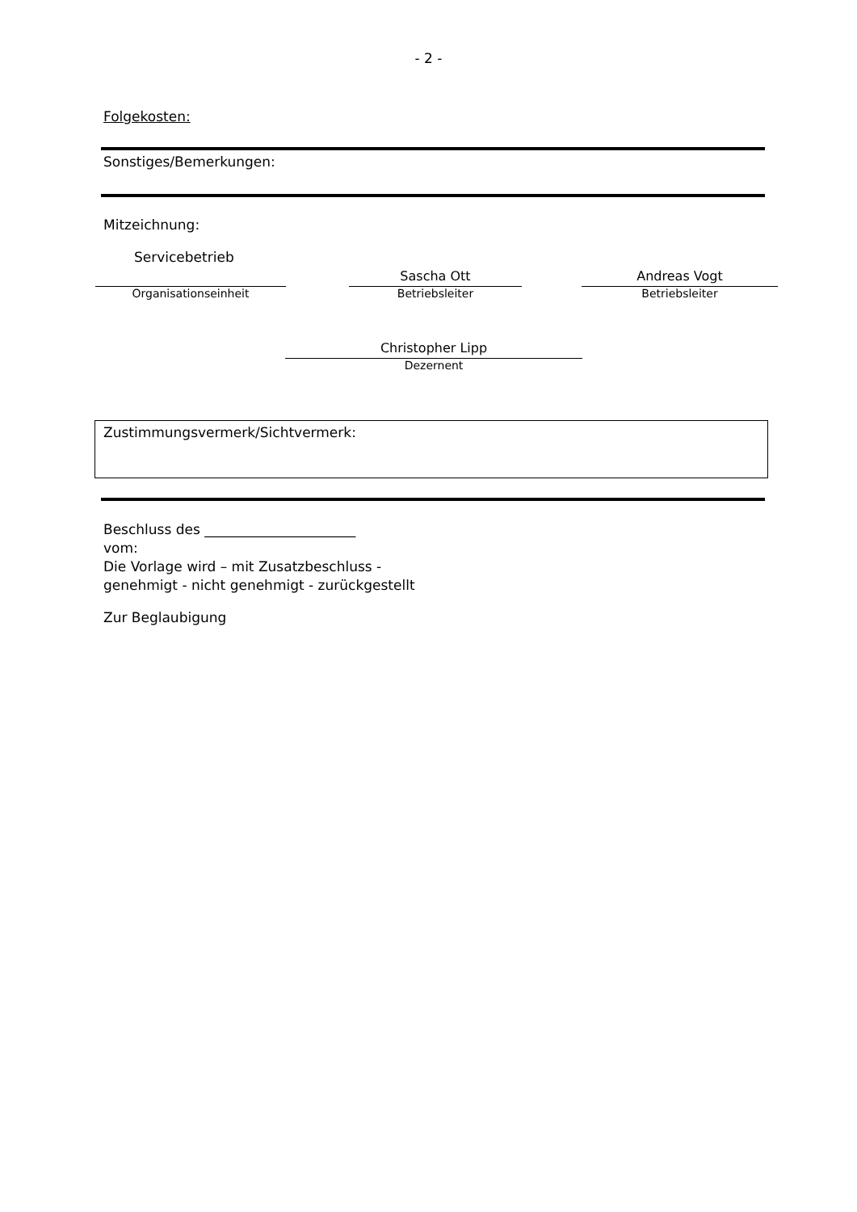- 2 -
Folgekosten:
Sonstiges/Bemerkungen:
Mitzeichnung:
Servicebetrieb
Organisationseinheit
Sascha Ott
Betriebsleiter
Andreas Vogt
Betriebsleiter
Christopher Lipp
Dezernent
Zustimmungsvermerk/Sichtvermerk:
Beschluss des ______________________
vom:
Die Vorlage wird – mit Zusatzbeschluss -
genehmigt - nicht genehmigt - zurückgestellt
Zur Beglaubigung